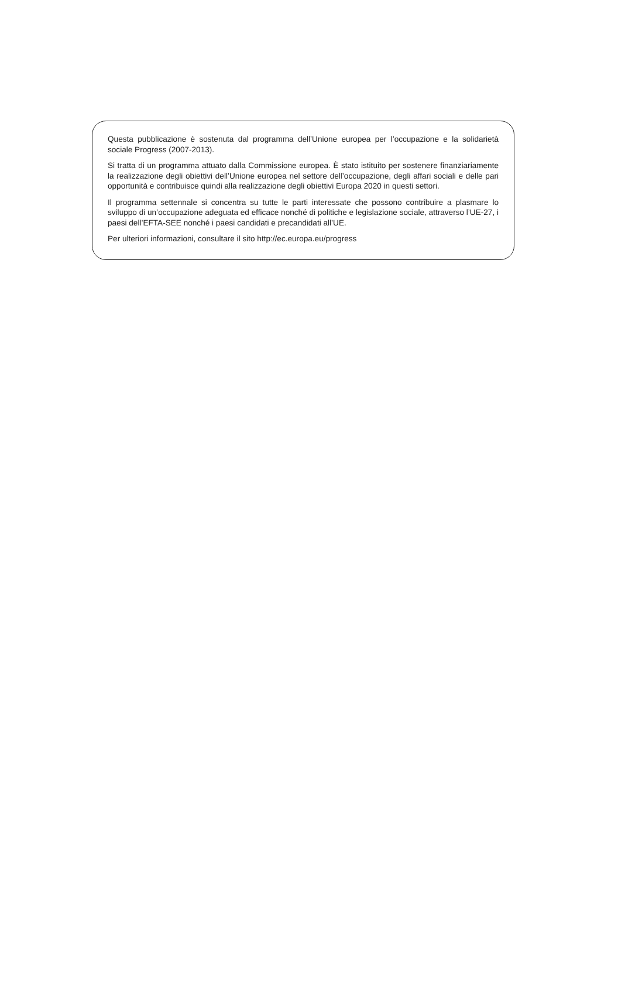Questa pubblicazione è sostenuta dal programma dell’Unione europea per l’occupazione e la solidarietà sociale Progress (2007-2013).
Si tratta di un programma attuato dalla Commissione europea. È stato istituito per sostenere finanziariamente la realizzazione degli obiettivi dell’Unione europea nel settore dell’occupazione, degli affari sociali e delle pari opportunità e contribuisce quindi alla realizzazione degli obiettivi Europa 2020 in questi settori.
Il programma settennale si concentra su tutte le parti interessate che possono contribuire a plasmare lo sviluppo di un’occupazione adeguata ed efficace nonché di politiche e legislazione sociale, attraverso l’UE-27, i paesi dell’EFTA-SEE nonché i paesi candidati e precandidati all’UE.
Per ulteriori informazioni, consultare il sito http://ec.europa.eu/progress